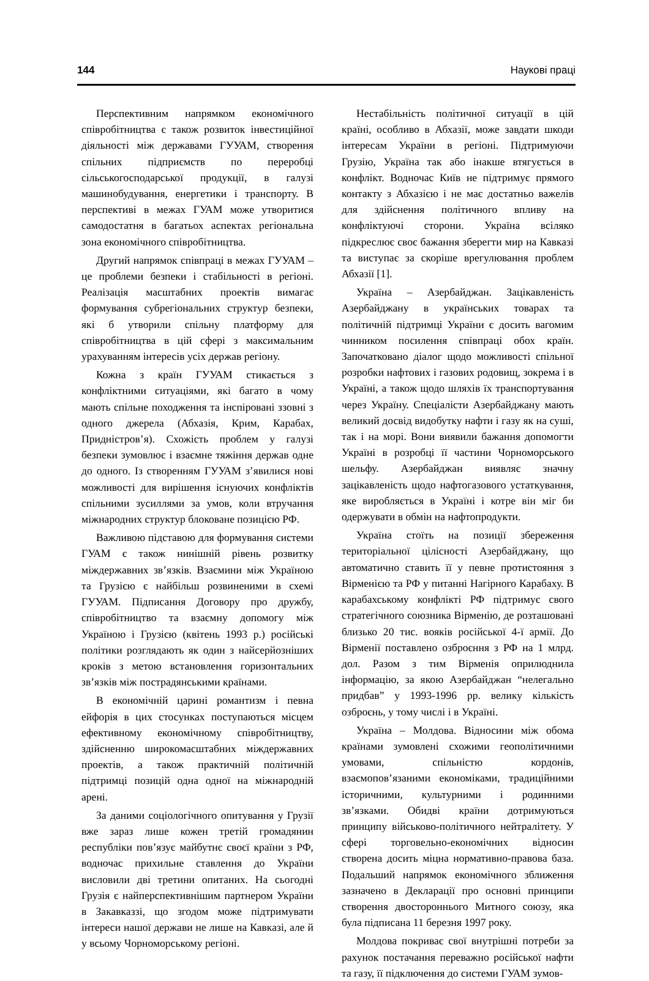144 Наукові праці
Перспективним напрямком економічного співробітництва є також розвиток інвестиційної діяльності між державами ГУУАМ, створення спільних підприємств по переробці сільськогосподарської продукції, в галузі машинобудування, енергетики і транспорту. В перспективі в межах ГУАМ може утворитися самодостатня в багатьох аспектах регіональна зона економічного співробітництва.
Другий напрямок співпраці в межах ГУУАМ – це проблеми безпеки і стабільності в регіоні. Реалізація масштабних проектів вимагає формування субрегіональних структур безпеки, які б утворили спільну платформу для співробітництва в цій сфері з максимальним урахуванням інтересів усіх держав регіону.
Кожна з країн ГУУАМ стикається з конфліктними ситуаціями, які багато в чому мають спільне походження та інспіровані ззовні з одного джерела (Абхазія, Крим, Карабах, Придністров’я). Схожість проблем у галузі безпеки зумовлює і взаємне тяжіння держав одне до одного. Із створенням ГУУАМ з’явилися нові можливості для вирішення існуючих конфліктів спільними зусиллями за умов, коли втручання міжнародних структур блоковане позицією РФ.
Важливою підставою для формування системи ГУАМ є також нинішній рівень розвитку міждержавних зв’язків. Взаємини між Україною та Грузією є найбільш розвиненими в схемі ГУУАМ. Підписання Договору про дружбу, співробітництво та взаємну допомогу між Україною і Грузією (квітень 1993 р.) російські політики розглядають як один з найсерйозніших кроків з метою встановлення горизонтальних зв’язків між пострадянськими країнами.
В економічній царині романтизм і певна ейфорія в цих стосунках поступаються місцем ефективному економічному співробітництву, здійсненню широкомасштабних міждержавних проектів, а також практичній політичній підтримці позицій одна одної на міжнародній арені.
За даними соціологічного опитування у Грузії вже зараз лише кожен третій громадянин республіки пов’язує майбутнє своєї країни з РФ, водночас прихильне ставлення до України висловили дві третини опитаних. На сьогодні Грузія є найперспективнішим партнером України в Закавказзі, що згодом може підтримувати інтереси нашої держави не лише на Кавказі, але й у всьому Чорноморському регіоні.
Нестабільність політичної ситуації в цій країні, особливо в Абхазії, може завдати шкоди інтересам України в регіоні. Підтримуючи Грузію, Україна так або інакше втягується в конфлікт. Водночас Київ не підтримує прямого контакту з Абхазією і не має достатньо важелів для здійснення політичного впливу на конфліктуючі сторони. Україна всіляко підкреслює своє бажання зберегти мир на Кавказі та виступає за скоріше врегулювання проблем Абхазії [1].
Україна – Азербайджан. Зацікавленість Азербайджану в українських товарах та політичній підтримці України є досить вагомим чинником посилення співпраці обох країн. Започатковано діалог щодо можливості спільної розробки нафтових і газових родовищ, зокрема і в Україні, а також щодо шляхів їх транспортування через Україну. Спеціалісти Азербайджану мають великий досвід видобутку нафти і газу як на суші, так і на морі. Вони виявили бажання допомогти Україні в розробці її частини Чорноморського шельфу. Азербайджан виявляє значну зацікавленість щодо нафтогазового устаткування, яке виробляється в Україні і котре він міг би одержувати в обмін на нафтопродукти.
Україна стоїть на позиції збереження територіальної цілісності Азербайджану, що автоматично ставить її у певне протистояння з Вірменією та РФ у питанні Нагірного Карабаху. В карабахському конфлікті РФ підтримує свого стратегічного союзника Вірменію, де розташовані близько 20 тис. вояків російської 4-ї армії. До Вірменії поставлено озброєння з РФ на 1 млрд. дол. Разом з тим Вірменія оприлюднила інформацію, за якою Азербайджан “нелегально придбав” у 1993-1996 рр. велику кількість озброєнь, у тому числі і в Україні.
Україна – Молдова. Відносини між обома країнами зумовлені схожими геополітичними умовами, спільністю кордонів, взаємопов’язаними економіками, традиційними історичними, культурними і родинними зв’язками. Обидві країни дотримуються принципу військово-політичного нейтралітету. У сфері торговельно-економічних відносин створена досить міцна нормативно-правова база. Подальший напрямок економічного зближення зазначено в Декларації про основні принципи створення двостороннього Митного союзу, яка була підписана 11 березня 1997 року.
Молдова покриває свої внутрішні потреби за рахунок постачання переважно російської нафти та газу, її підключення до системи ГУАМ зумов-